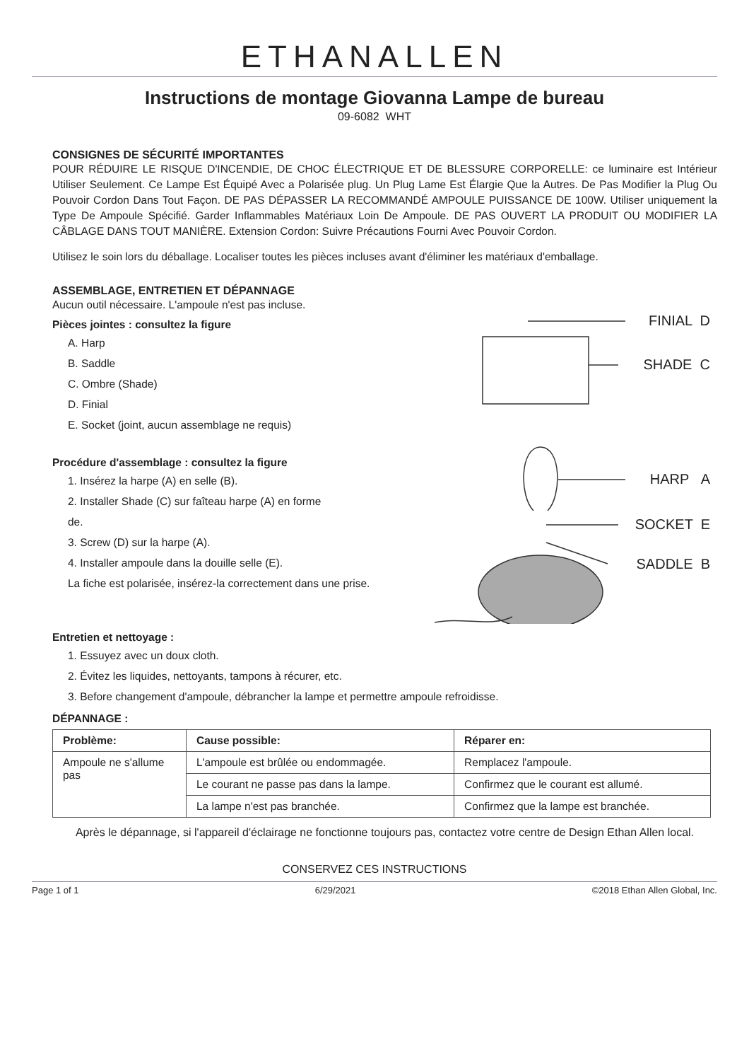ETHANALLEN
Instructions de montage Giovanna Lampe de bureau
09-6082 WHT
CONSIGNES DE SÉCURITÉ IMPORTANTES
POUR RÉDUIRE LE RISQUE D'INCENDIE, DE CHOC ÉLECTRIQUE ET DE BLESSURE CORPORELLE: ce luminaire est Intérieur Utiliser Seulement. Ce Lampe Est Équipé Avec a Polarisée plug. Un Plug Lame Est Élargie Que la Autres. De Pas Modifier la Plug Ou Pouvoir Cordon Dans Tout Façon. DE PAS DÉPASSER LA RECOMMANDÉ AMPOULE PUISSANCE DE 100W. Utiliser uniquement la Type De Ampoule Spécifié. Garder Inflammables Matériaux Loin De Ampoule. DE PAS OUVERT LA PRODUIT OU MODIFIER LA CÂBLAGE DANS TOUT MANIÈRE. Extension Cordon: Suivre Précautions Fourni Avec Pouvoir Cordon.
Utilisez le soin lors du déballage. Localiser toutes les pièces incluses avant d'éliminer les matériaux d'emballage.
ASSEMBLAGE, ENTRETIEN ET DÉPANNAGE
Aucun outil nécessaire. L'ampoule n'est pas incluse.
Pièces jointes : consultez la figure
A. Harp
B. Saddle
C. Ombre (Shade)
D. Finial
E. Socket (joint, aucun assemblage ne requis)
Procédure d'assemblage : consultez la figure
1. Insérez la harpe (A) en selle (B).
2. Installer Shade (C) sur faîteau harpe (A) en forme
de.
3. Screw (D) sur la harpe (A).
4. Installer ampoule dans la douille selle (E).
La fiche est polarisée, insérez-la correctement dans une prise.
FINIAL D
SHADE C
HARP A
SOCKET E
SADDLE B
Entretien et nettoyage :
1. Essuyez avec un doux cloth.
2. Évitez les liquides, nettoyants, tampons à récurer, etc.
3. Before changement d'ampoule, débrancher la lampe et permettre ampoule refroidisse.
DÉPANNAGE :
| Problème: | Cause possible: | Réparer en: |
| --- | --- | --- |
| Ampoule ne s'allume pas | L'ampoule est brûlée ou endommagée. | Remplacez l'ampoule. |
| | Le courant ne passe pas dans la lampe. | Confirmez que le courant est allumé. |
| | La lampe n'est pas branchée. | Confirmez que la lampe est branchée. |
Après le dépannage, si l'appareil d'éclairage ne fonctionne toujours pas, contactez votre centre de Design Ethan Allen local.
CONSERVEZ CES INSTRUCTIONS
Page 1 of 1 6/29/2021 ©2018 Ethan Allen Global, Inc.